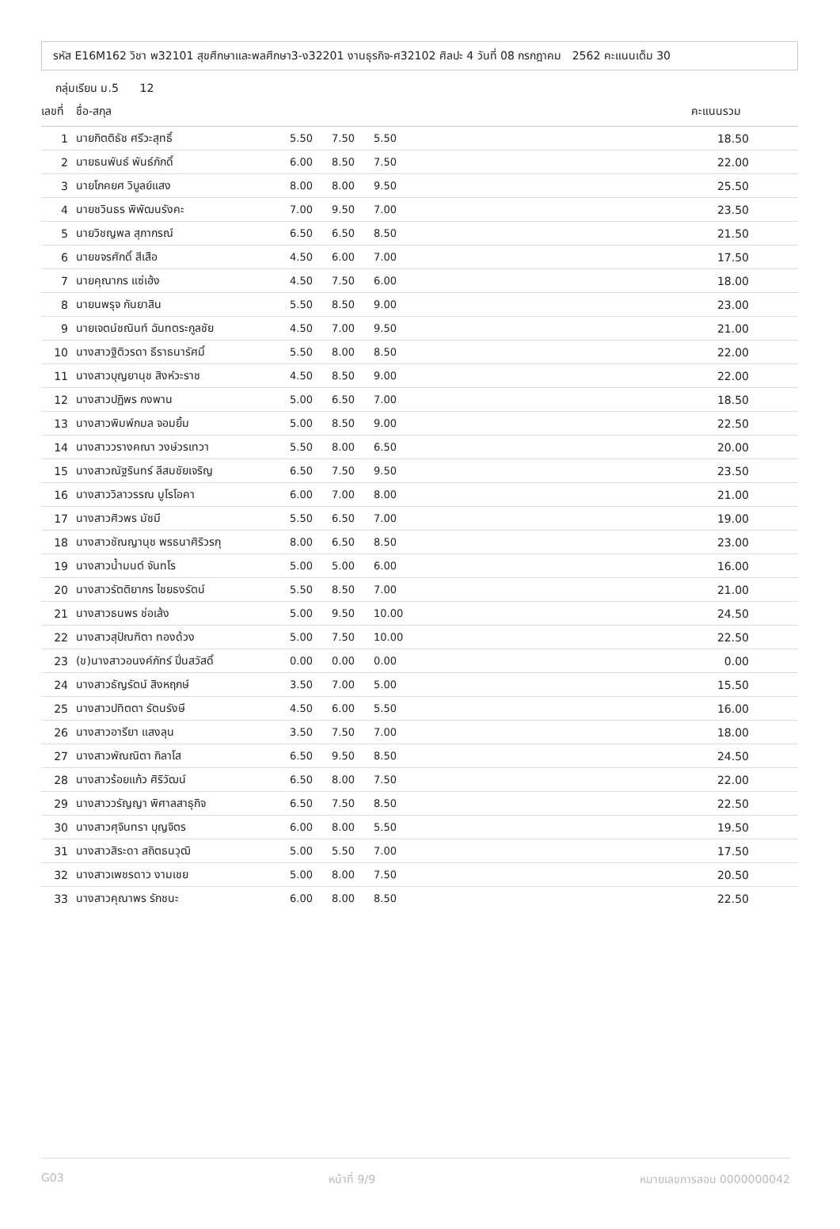รหัส E16M162 วิชา พ32101 สุขศึกษาและพลศึกษา3-ง32201 งานธุรกิจ-ศ32102 ศิลปะ 4 วันที่ 08 กรกฎาคม 2562 คะแนนเต็ม 30
กลุ่มเรียน ม.5 12
| เลขที่ | ชื่อ-สกุล | | | | คะแนนรวม |
| --- | --- | --- | --- | --- | --- |
| 1 | นายกิตติธัช ศรีวะสุทธิ์ | 5.50 | 7.50 | 5.50 | 18.50 |
| 2 | นายธนพันธ์ พันธ์ภักดิ์ | 6.00 | 8.50 | 7.50 | 22.00 |
| 3 | นายโภคยศ วิบูลย์แสง | 8.00 | 8.00 | 9.50 | 25.50 |
| 4 | นายชวินธร พิพัฒนรังคะ | 7.00 | 9.50 | 7.00 | 23.50 |
| 5 | นายวิชญพล สุภากรณ์ | 6.50 | 6.50 | 8.50 | 21.50 |
| 6 | นายขจรศักดิ์ สีเสือ | 4.50 | 6.00 | 7.00 | 17.50 |
| 7 | นายคุณากร แซ่เฮ้ง | 4.50 | 7.50 | 6.00 | 18.00 |
| 8 | นายนพรุจ กันยาสิน | 5.50 | 8.50 | 9.00 | 23.00 |
| 9 | นายเจตน์ชณินท์ ฉันทตระกูลชัย | 4.50 | 7.00 | 9.50 | 21.00 |
| 10 | นางสาวฐิติวรดา ธีราธนารัศมิ์ | 5.50 | 8.00 | 8.50 | 22.00 |
| 11 | นางสาวบุญยานุช สิงห์วะราช | 4.50 | 8.50 | 9.00 | 22.00 |
| 12 | นางสาวปฏิพร กงพาน | 5.00 | 6.50 | 7.00 | 18.50 |
| 13 | นางสาวพิมพ์กมล จอมยิ้ม | 5.00 | 8.50 | 9.00 | 22.50 |
| 14 | นางสาววรางคณา วงษ์วรเทวา | 5.50 | 8.00 | 6.50 | 20.00 |
| 15 | นางสาวณัฐรินทร์ ลีสมชัยเจริญ | 6.50 | 7.50 | 9.50 | 23.50 |
| 16 | นางสาววิลาวรรณ มูโรโอคา | 6.00 | 7.00 | 8.00 | 21.00 |
| 17 | นางสาวศิวพร มัชมี | 5.50 | 6.50 | 7.00 | 19.00 |
| 18 | นางสาวชัณญานุช พรธนาศิริวรกุ | 8.00 | 6.50 | 8.50 | 23.00 |
| 19 | นางสาวน้ำมนต์ จันทโร | 5.00 | 5.00 | 6.00 | 16.00 |
| 20 | นางสาวรัตติยากร ไชยธงรัตน์ | 5.50 | 8.50 | 7.00 | 21.00 |
| 21 | นางสาวธนพร ช่อเส้ง | 5.00 | 9.50 | 10.00 | 24.50 |
| 22 | นางสาวสุปัณฑิตา ทองด้วง | 5.00 | 7.50 | 10.00 | 22.50 |
| 23 | (ข)นางสาวอนงค์ภัทร์ ปิ่นสวัสดิ์ | 0.00 | 0.00 | 0.00 | 0.00 |
| 24 | นางสาวธัญรัตน์ สิงหฤกษ์ | 3.50 | 7.00 | 5.00 | 15.50 |
| 25 | นางสาวปทิตตา รัตนรังษี | 4.50 | 6.00 | 5.50 | 16.00 |
| 26 | นางสาวอารียา แสงลุน | 3.50 | 7.50 | 7.00 | 18.00 |
| 27 | นางสาวพัณณิตา กิลาโส | 6.50 | 9.50 | 8.50 | 24.50 |
| 28 | นางสาวร้อยแก้ว ศิริวัฒน์ | 6.50 | 8.00 | 7.50 | 22.00 |
| 29 | นางสาววรัญญา พิศาลสาธุกิจ | 6.50 | 7.50 | 8.50 | 22.50 |
| 30 | นางสาวศุจินทรา บุญจิตร | 6.00 | 8.00 | 5.50 | 19.50 |
| 31 | นางสาวสิระดา สถิตธนวุฒิ | 5.00 | 5.50 | 7.00 | 17.50 |
| 32 | นางสาวเพชรดาว งามเชย | 5.00 | 8.00 | 7.50 | 20.50 |
| 33 | นางสาวคุณาพร รักชนะ | 6.00 | 8.00 | 8.50 | 22.50 |
G03 หน้าที่ 9/9 หมายเลขการสอบ 0000000042